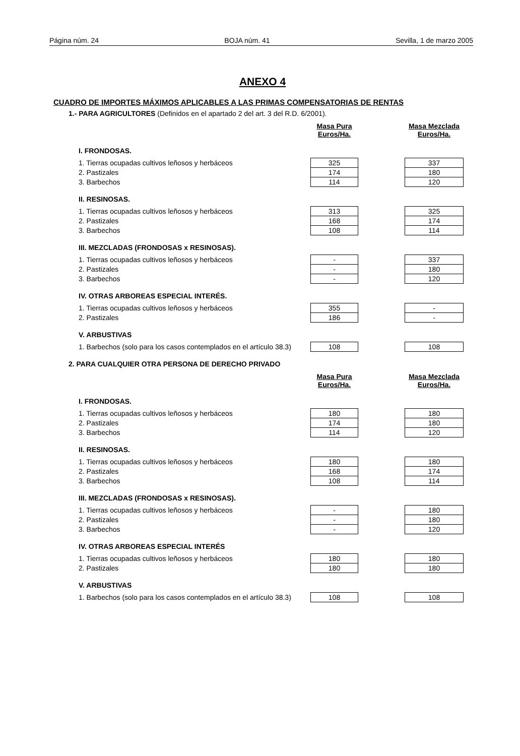Página núm. 24 BOJA núm. 41 Sevilla, 1 de marzo 2005
ANEXO 4
CUADRO DE IMPORTES MÁXIMOS APLICABLES A LAS PRIMAS COMPENSATORIAS DE RENTAS
1.- PARA AGRICULTORES (Definidos en el apartado 2 del art. 3 del R.D. 6/2001).
| | Masa Pura Euros/Ha. | | Masa Mezclada Euros/Ha. |
| I. FRONDOSAS. | | | |
| 1. Tierras ocupadas cultivos leñosos y herbáceos | 325 | | 337 |
| 2. Pastizales | 174 | | 180 |
| 3. Barbechos | 114 | | 120 |
| II. RESINOSAS. | | | |
| 1. Tierras ocupadas cultivos leñosos y herbáceos | 313 | | 325 |
| 2. Pastizales | 168 | | 174 |
| 3. Barbechos | 108 | | 114 |
| III. MEZCLADAS (FRONDOSAS x RESINOSAS). | | | |
| 1. Tierras ocupadas cultivos leñosos y herbáceos | - | | 337 |
| 2. Pastizales | - | | 180 |
| 3. Barbechos | - | | 120 |
| IV. OTRAS ARBOREAS ESPECIAL INTERÉS. | | | |
| 1. Tierras ocupadas cultivos leñosos y herbáceos | 355 | | - |
| 2. Pastizales | 186 | | - |
| V. ARBUSTIVAS | | | |
| 1. Barbechos (solo para los casos contemplados en el artículo 38.3) | 108 | | 108 |
2. PARA CUALQUIER OTRA PERSONA DE DERECHO PRIVADO
| | Masa Pura Euros/Ha. | | Masa Mezclada Euros/Ha. |
| I. FRONDOSAS. | | | |
| 1. Tierras ocupadas cultivos leñosos y herbáceos | 180 | | 180 |
| 2. Pastizales | 174 | | 180 |
| 3. Barbechos | 114 | | 120 |
| II. RESINOSAS. | | | |
| 1. Tierras ocupadas cultivos leñosos y herbáceos | 180 | | 180 |
| 2. Pastizales | 168 | | 174 |
| 3. Barbechos | 108 | | 114 |
| III. MEZCLADAS (FRONDOSAS x RESINOSAS). | | | |
| 1. Tierras ocupadas cultivos leñosos y herbáceos | - | | 180 |
| 2. Pastizales | - | | 180 |
| 3. Barbechos | - | | 120 |
| IV. OTRAS ARBOREAS ESPECIAL INTERÉS | | | |
| 1. Tierras ocupadas cultivos leñosos y herbáceos | 180 | | 180 |
| 2. Pastizales | 180 | | 180 |
| V. ARBUSTIVAS | | | |
| 1. Barbechos (solo para los casos contemplados en el artículo 38.3) | 108 | | 108 |